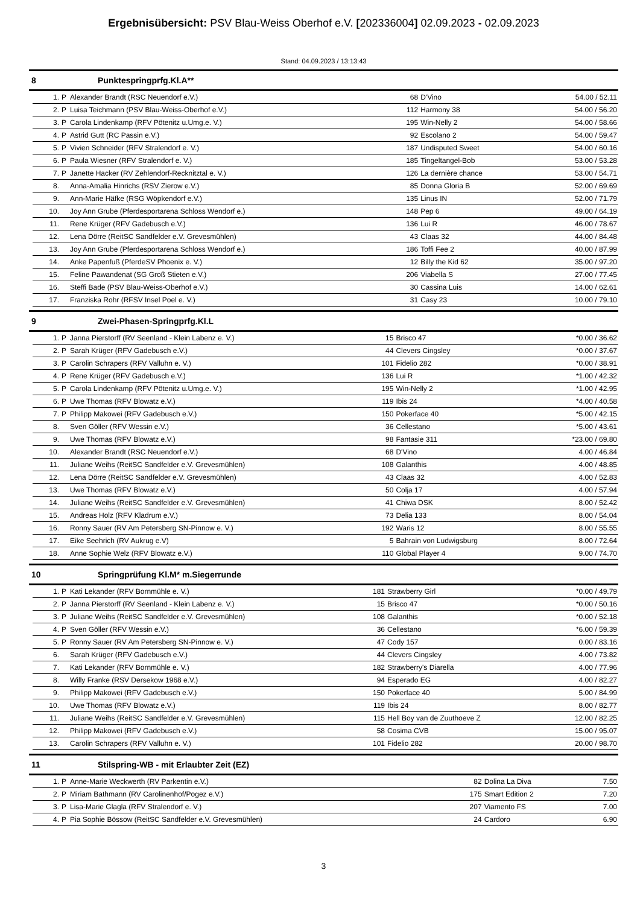Ergebnisübersicht: PSV Blau-Weiss Oberhof e.V. [202336004] 02.09.2023 - 02.09.2023
Stand: 04.09.2023 / 13:13:43
8 Punktespringprfg.Kl.A**
| 1. | P | Alexander Brandt (RSC Neuendorf e.V.) | 68 | D'Vino | 54.00 / 52.11 |
| 2. | P | Luisa Teichmann (PSV Blau-Weiss-Oberhof e.V.) | 112 | Harmony 38 | 54.00 / 56.20 |
| 3. | P | Carola Lindenkamp (RFV Pötenitz u.Umg.e. V.) | 195 | Win-Nelly 2 | 54.00 / 58.66 |
| 4. | P | Astrid Gutt (RC Passin e.V.) | 92 | Escolano 2 | 54.00 / 59.47 |
| 5. | P | Vivien Schneider (RFV Stralendorf e. V.) | 187 | Undisputed Sweet | 54.00 / 60.16 |
| 6. | P | Paula Wiesner (RFV Stralendorf e. V.) | 185 | Tingeltangel-Bob | 53.00 / 53.28 |
| 7. | P | Janette Hacker (RV Zehlendorf-Recknitztal e. V.) | 126 | La dernière chance | 53.00 / 54.71 |
| 8. | | Anna-Amalia Hinrichs (RSV Zierow e.V.) | 85 | Donna Gloria B | 52.00 / 69.69 |
| 9. | | Ann-Marie Häfke (RSG Wöpkendorf e.V.) | 135 | Linus IN | 52.00 / 71.79 |
| 10. | | Joy Ann Grube (Pferdesportarena Schloss Wendorf e.) | 148 | Pep 6 | 49.00 / 64.19 |
| 11. | | Rene Krüger (RFV Gadebusch e.V.) | 136 | Lui R | 46.00 / 78.67 |
| 12. | | Lena Dörre (ReitSC Sandfelder e.V. Grevesmühlen) | 43 | Claas 32 | 44.00 / 84.48 |
| 13. | | Joy Ann Grube (Pferdesportarena Schloss Wendorf e.) | 186 | Toffi Fee 2 | 40.00 / 87.99 |
| 14. | | Anke Papenfuß (PferdeSV Phoenix e. V.) | 12 | Billy the Kid 62 | 35.00 / 97.20 |
| 15. | | Feline Pawandenat (SG Groß Stieten e.V.) | 206 | Viabella S | 27.00 / 77.45 |
| 16. | | Steffi Bade (PSV Blau-Weiss-Oberhof e.V.) | 30 | Cassina Luis | 14.00 / 62.61 |
| 17. | | Franziska Rohr (RFSV Insel Poel e. V.) | 31 | Casy 23 | 10.00 / 79.10 |
9 Zwei-Phasen-Springprfg.Kl.L
| 1. | P | Janna Pierstorff (RV Seenland - Klein Labenz e. V.) | 15 | Brisco 47 | *0.00 / 36.62 |
| 2. | P | Sarah Krüger (RFV Gadebusch e.V.) | 44 | Clevers Cingsley | *0.00 / 37.67 |
| 3. | P | Carolin Schrapers (RFV Valluhn e. V.) | 101 | Fidelio 282 | *0.00 / 38.91 |
| 4. | P | Rene Krüger (RFV Gadebusch e.V.) | 136 | Lui R | *1.00 / 42.32 |
| 5. | P | Carola Lindenkamp (RFV Pötenitz u.Umg.e. V.) | 195 | Win-Nelly 2 | *1.00 / 42.95 |
| 6. | P | Uwe Thomas (RFV Blowatz e.V.) | 119 | Ibis 24 | *4.00 / 40.58 |
| 7. | P | Philipp Makowei (RFV Gadebusch e.V.) | 150 | Pokerface 40 | *5.00 / 42.15 |
| 8. | | Sven Göller (RFV Wessin e.V.) | 36 | Cellestano | *5.00 / 43.61 |
| 9. | | Uwe Thomas (RFV Blowatz e.V.) | 98 | Fantasie 311 | *23.00 / 69.80 |
| 10. | | Alexander Brandt (RSC Neuendorf e.V.) | 68 | D'Vino | 4.00 / 46.84 |
| 11. | | Juliane Weihs (ReitSC Sandfelder e.V. Grevesmühlen) | 108 | Galanthis | 4.00 / 48.85 |
| 12. | | Lena Dörre (ReitSC Sandfelder e.V. Grevesmühlen) | 43 | Claas 32 | 4.00 / 52.83 |
| 13. | | Uwe Thomas (RFV Blowatz e.V.) | 50 | Colja 17 | 4.00 / 57.94 |
| 14. | | Juliane Weihs (ReitSC Sandfelder e.V. Grevesmühlen) | 41 | Chiwa DSK | 8.00 / 52.42 |
| 15. | | Andreas Holz (RFV Kladrum e.V.) | 73 | Delia 133 | 8.00 / 54.04 |
| 16. | | Ronny Sauer (RV Am Petersberg SN-Pinnow e. V.) | 192 | Waris 12 | 8.00 / 55.55 |
| 17. | | Eike Seehrich (RV Aukrug e.V) | 5 | Bahrain von Ludwigsburg | 8.00 / 72.64 |
| 18. | | Anne Sophie Welz (RFV Blowatz e.V.) | 110 | Global Player 4 | 9.00 / 74.70 |
10 Springprüfung Kl.M* m.Siegerrunde
| 1. | P | Kati Lekander (RFV Bornmühle e. V.) | 181 | Strawberry Girl | *0.00 / 49.79 |
| 2. | P | Janna Pierstorff (RV Seenland - Klein Labenz e. V.) | 15 | Brisco 47 | *0.00 / 50.16 |
| 3. | P | Juliane Weihs (ReitSC Sandfelder e.V. Grevesmühlen) | 108 | Galanthis | *0.00 / 52.18 |
| 4. | P | Sven Göller (RFV Wessin e.V.) | 36 | Cellestano | *6.00 / 59.39 |
| 5. | P | Ronny Sauer (RV Am Petersberg SN-Pinnow e. V.) | 47 | Cody 157 | 0.00 / 83.16 |
| 6. | | Sarah Krüger (RFV Gadebusch e.V.) | 44 | Clevers Cingsley | 4.00 / 73.82 |
| 7. | | Kati Lekander (RFV Bornmühle e. V.) | 182 | Strawberry's Diarella | 4.00 / 77.96 |
| 8. | | Willy Franke (RSV Dersekow 1968 e.V.) | 94 | Esperado EG | 4.00 / 82.27 |
| 9. | | Philipp Makowei (RFV Gadebusch e.V.) | 150 | Pokerface 40 | 5.00 / 84.99 |
| 10. | | Uwe Thomas (RFV Blowatz e.V.) | 119 | Ibis 24 | 8.00 / 82.77 |
| 11. | | Juliane Weihs (ReitSC Sandfelder e.V. Grevesmühlen) | 115 | Hell Boy van de Zuuthoeve Z | 12.00 / 82.25 |
| 12. | | Philipp Makowei (RFV Gadebusch e.V.) | 58 | Cosima CVB | 15.00 / 95.07 |
| 13. | | Carolin Schrapers (RFV Valluhn e. V.) | 101 | Fidelio 282 | 20.00 / 98.70 |
11 Stilspring-WB - mit Erlaubter Zeit (EZ)
| 1. | P | Anne-Marie Weckwerth (RV Parkentin e.V.) | 82 | Dolina La Diva | 7.50 |
| 2. | P | Miriam Bathmann (RV Carolinenhof/Pogez e.V.) | 175 | Smart Edition 2 | 7.20 |
| 3. | P | Lisa-Marie Glagla (RFV Stralendorf e. V.) | 207 | Viamento FS | 7.00 |
| 4. | P | Pia Sophie Bössow (ReitSC Sandfelder e.V. Grevesmühlen) | 24 | Cardoro | 6.90 |
3